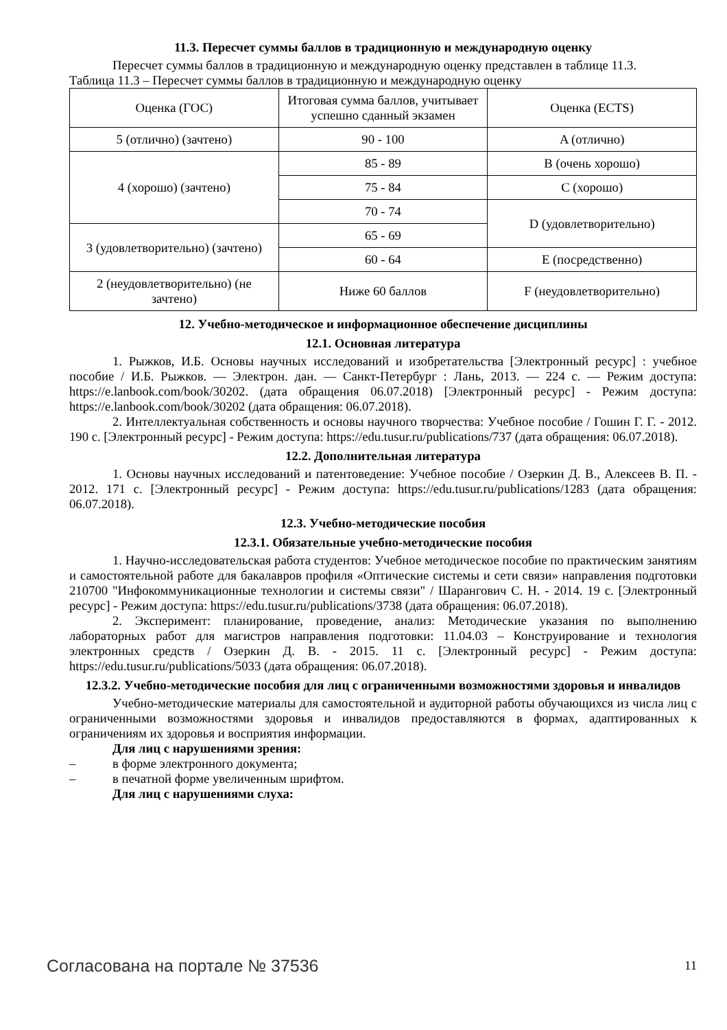11.3. Пересчет суммы баллов в традиционную и международную оценку
Пересчет суммы баллов в традиционную и международную оценку представлен в таблице 11.3.
Таблица 11.3 – Пересчет суммы баллов в традиционную и международную оценку
| Оценка (ГОС) | Итоговая сумма баллов, учитывает успешно сданный экзамен | Оценка (ECTS) |
| 5 (отлично) (зачтено) | 90 - 100 | A (отлично) |
| 4 (хорошо) (зачтено) | 85 - 89 | B (очень хорошо) |
| | 75 - 84 | C (хорошо) |
| | 70 - 74 | D (удовлетворительно) |
| 3 (удовлетворительно) (зачтено) | 65 - 69 | |
| | 60 - 64 | E (посредственно) |
| 2 (неудовлетворительно) (не зачтено) | Ниже 60 баллов | F (неудовлетворительно) |
12. Учебно-методическое и информационное обеспечение дисциплины
12.1. Основная литература
1. Рыжков, И.Б. Основы научных исследований и изобретательства [Электронный ресурс] : учебное пособие / И.Б. Рыжков. — Электрон. дан. — Санкт-Петербург : Лань, 2013. — 224 с. — Режим доступа: https://e.lanbook.com/book/30202. (дата обращения 06.07.2018) [Электронный ресурс] - Режим доступа: https://e.lanbook.com/book/30202 (дата обращения: 06.07.2018).
2. Интеллектуальная собственность и основы научного творчества: Учебное пособие / Гошин Г. Г. - 2012. 190 с. [Электронный ресурс] - Режим доступа: https://edu.tusur.ru/publications/737 (дата обращения: 06.07.2018).
12.2. Дополнительная литература
1. Основы научных исследований и патентоведение: Учебное пособие / Озеркин Д. В., Алексеев В. П. - 2012. 171 с. [Электронный ресурс] - Режим доступа: https://edu.tusur.ru/publications/1283 (дата обращения: 06.07.2018).
12.3. Учебно-методические пособия
12.3.1. Обязательные учебно-методические пособия
1. Научно-исследовательская работа студентов: Учебное методическое пособие по практическим занятиям и самостоятельной работе для бакалавров профиля «Оптические системы и сети связи» направления подготовки 210700 "Инфокоммуникационные технологии и системы связи" / Шарангович С. Н. - 2014. 19 с. [Электронный ресурс] - Режим доступа: https://edu.tusur.ru/publications/3738 (дата обращения: 06.07.2018).
2. Эксперимент: планирование, проведение, анализ: Методические указания по выполнению лабораторных работ для магистров направления подготовки: 11.04.03 – Конструирование и технология электронных средств / Озеркин Д. В. - 2015. 11 с. [Электронный ресурс] - Режим доступа: https://edu.tusur.ru/publications/5033 (дата обращения: 06.07.2018).
12.3.2. Учебно-методические пособия для лиц с ограниченными возможностями здоровья и инвалидов
Учебно-методические материалы для самостоятельной и аудиторной работы обучающихся из числа лиц с ограниченными возможностями здоровья и инвалидов предоставляются в формах, адаптированных к ограничениям их здоровья и восприятия информации.
Для лиц с нарушениями зрения:
– в форме электронного документа;
– в печатной форме увеличенным шрифтом.
Для лиц с нарушениями слуха:
Согласована на портале № 37536 11